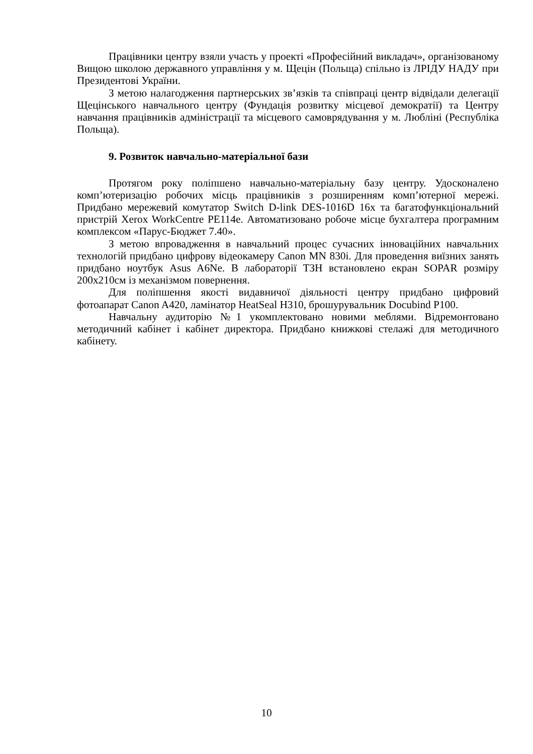Працівники центру взяли участь у проекті «Професійний викладач», організованому Вищою школою державного управління у м. Щецін (Польща) спільно із ЛРІДУ НАДУ при Президентові України.
З метою налагодження партнерських зв’язків та співпраці центр відвідали делегації Щецінського навчального центру (Фундація розвитку місцевої демократії) та Центру навчання працівників адміністрації та місцевого самоврядування у м. Любліні (Республіка Польща).
9. Розвиток навчально-матеріальної бази
Протягом року поліпшено навчально-матеріальну базу центру. Удосконалено комп’ютеризацію робочих місць працівників з розширенням комп’ютерної мережі. Придбано мережевий комутатор Switch D-link DES-1016D 16x та багатофункціональний пристрій Xerox WorkCentre PE114e. Автоматизовано робоче місце бухгалтера програмним комплексом «Парус-Бюджет 7.40».
З метою впровадження в навчальний процес сучасних інноваційних навчальних технологій придбано цифрову відеокамеру Canon MN 830i. Для проведення виїзних занять придбано ноутбук Asus A6Ne. В лабораторії ТЗН встановлено екран SOPAR розміру 200x210см із механізмом повернення.
Для поліпшення якості видавничої діяльності центру придбано цифровий фотоапарат Canon A420, ламінатор HeatSeal H310, брошурувальник Docubind P100.
Навчальну аудиторію №1 укомплектовано новими меблями. Відремонтовано методичний кабінет і кабінет директора. Придбано книжкові стелажі для методичного кабінету.
10